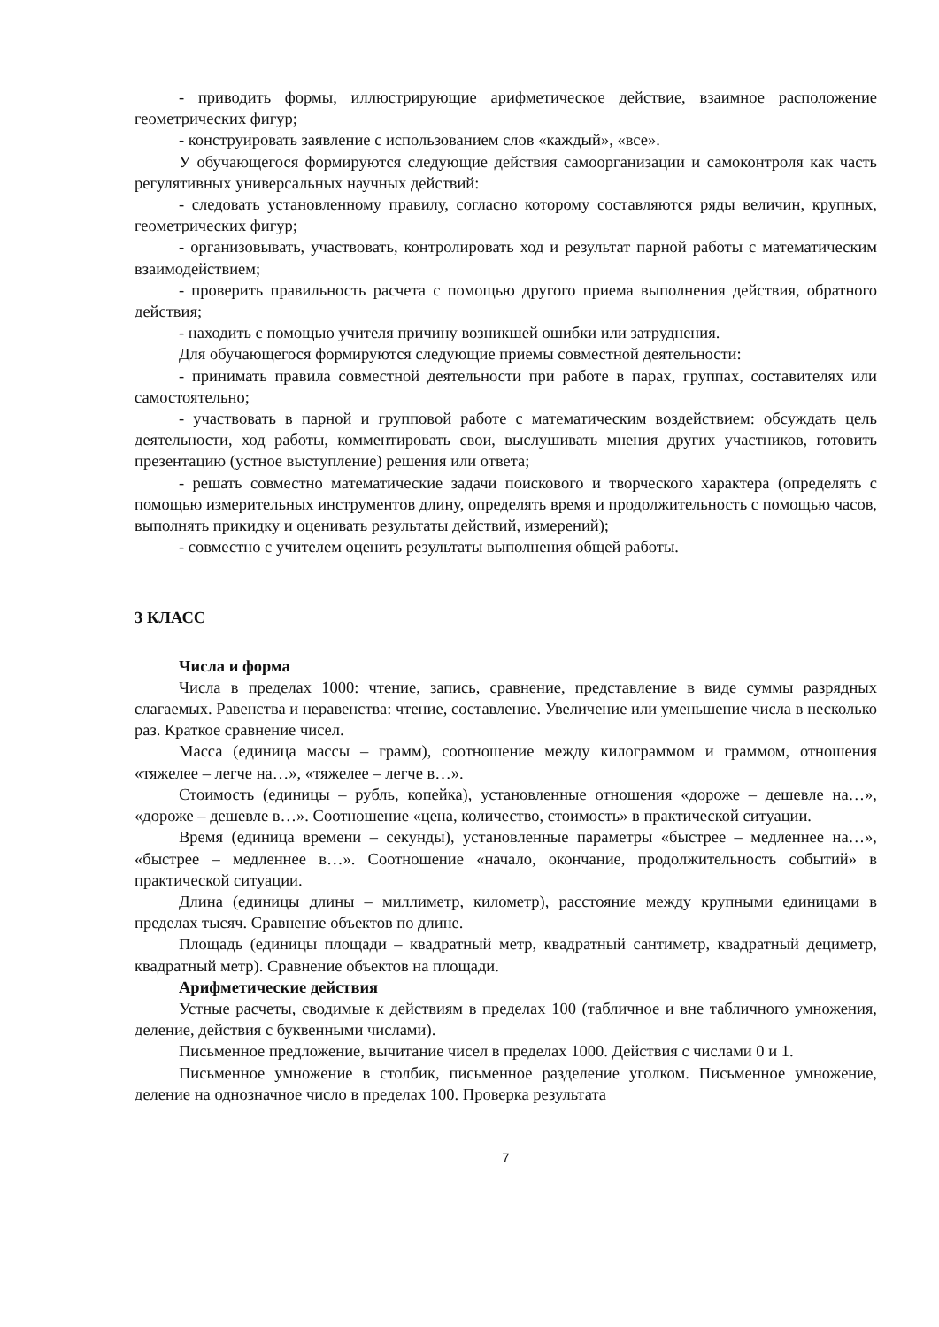- приводить формы, иллюстрирующие арифметическое действие, взаимное расположение геометрических фигур;
- конструировать заявление с использованием слов «каждый», «все».
У обучающегося формируются следующие действия самоорганизации и самоконтроля как часть регулятивных универсальных научных действий:
- следовать установленному правилу, согласно которому составляются ряды величин, крупных, геометрических фигур;
- организовывать, участвовать, контролировать ход и результат парной работы с математическим взаимодействием;
- проверить правильность расчета с помощью другого приема выполнения действия, обратного действия;
- находить с помощью учителя причину возникшей ошибки или затруднения.
Для обучающегося формируются следующие приемы совместной деятельности:
- принимать правила совместной деятельности при работе в парах, группах, составителях или самостоятельно;
- участвовать в парной и групповой работе с математическим воздействием: обсуждать цель деятельности, ход работы, комментировать свои, выслушивать мнения других участников, готовить презентацию (устное выступление) решения или ответа;
- решать совместно математические задачи поискового и творческого характера (определять с помощью измерительных инструментов длину, определять время и продолжительность с помощью часов, выполнять прикидку и оценивать результаты действий, измерений);
- совместно с учителем оценить результаты выполнения общей работы.
3 КЛАСС
Числа и форма
Числа в пределах 1000: чтение, запись, сравнение, представление в виде суммы разрядных слагаемых. Равенства и неравенства: чтение, составление. Увеличение или уменьшение числа в несколько раз. Краткое сравнение чисел.
Масса (единица массы – грамм), соотношение между килограммом и граммом, отношения «тяжелее – легче на…», «тяжелее – легче в…».
Стоимость (единицы – рубль, копейка), установленные отношения «дороже – дешевле на…», «дороже – дешевле в…». Соотношение «цена, количество, стоимость» в практической ситуации.
Время (единица времени – секунды), установленные параметры «быстрее – медленнее на…», «быстрее – медленнее в…». Соотношение «начало, окончание, продолжительность событий» в практической ситуации.
Длина (единицы длины – миллиметр, километр), расстояние между крупными единицами в пределах тысяч. Сравнение объектов по длине.
Площадь (единицы площади – квадратный метр, квадратный сантиметр, квадратный дециметр, квадратный метр). Сравнение объектов на площади.
Арифметические действия
Устные расчеты, сводимые к действиям в пределах 100 (табличное и вне табличного умножения, деление, действия с буквенными числами).
Письменное предложение, вычитание чисел в пределах 1000. Действия с числами 0 и 1.
Письменное умножение в столбик, письменное разделение уголком. Письменное умножение, деление на однозначное число в пределах 100. Проверка результата
7